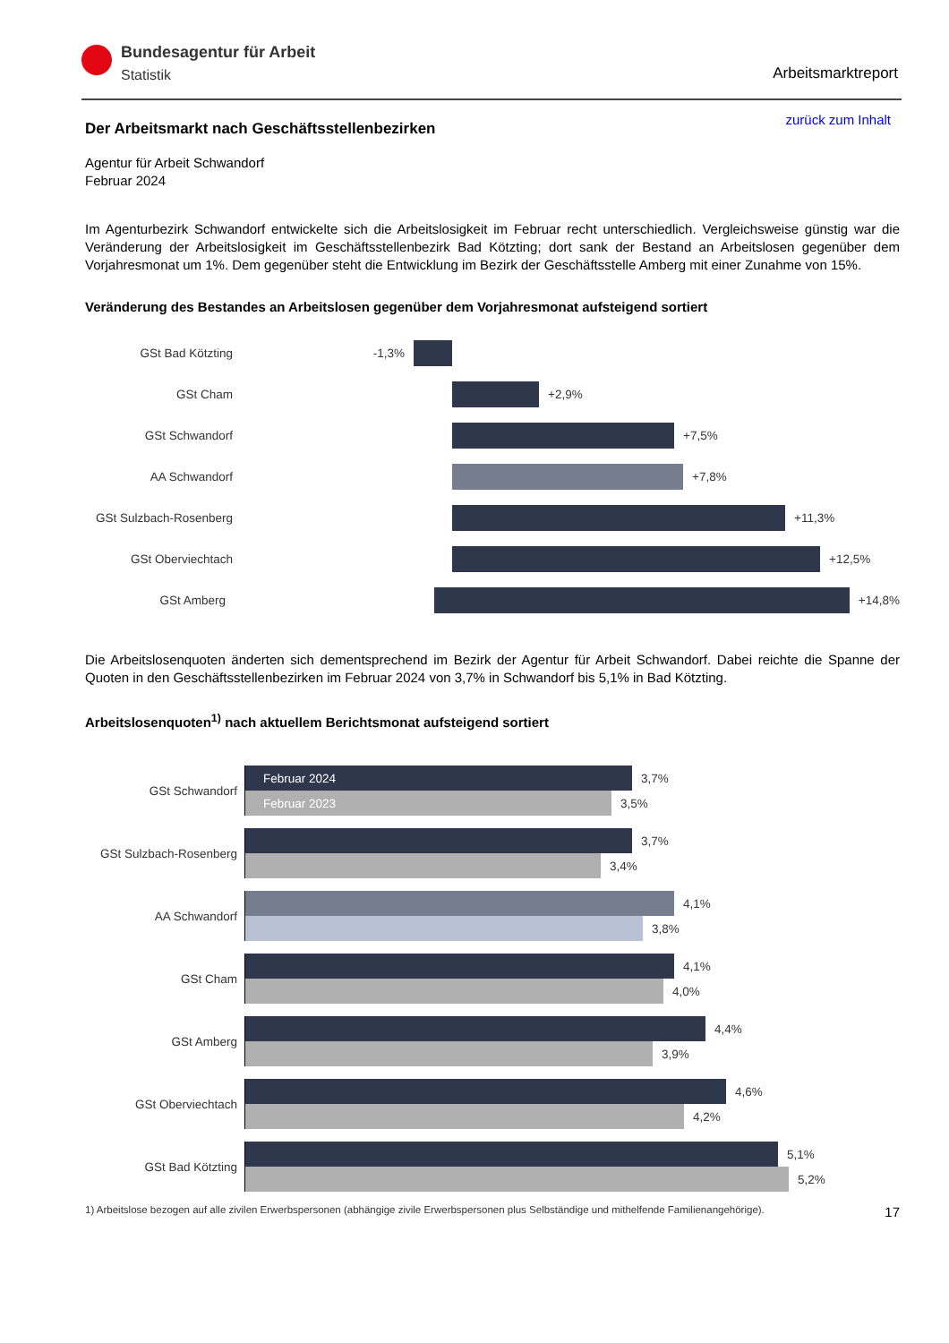Bundesagentur für Arbeit
Statistik
Arbeitsmarktreport
zurück zum Inhalt
Der Arbeitsmarkt nach Geschäftsstellenbezirken
Agentur für Arbeit Schwandorf
Februar 2024
Im Agenturbezirk Schwandorf entwickelte sich die Arbeitslosigkeit im Februar recht unterschiedlich. Vergleichsweise günstig war die Veränderung der Arbeitslosigkeit im Geschäftsstellenbezirk Bad Kötzting; dort sank der Bestand an Arbeitslosen gegenüber dem Vorjahresmonat um 1%. Dem gegenüber steht die Entwicklung im Bezirk der Geschäftsstelle Amberg mit einer Zunahme von 15%.
Veränderung des Bestandes an Arbeitslosen gegenüber dem Vorjahresmonat aufsteigend sortiert
GSt Bad Kötzting -1,3%
GSt Cham +2,9%
GSt Schwandorf +7,5%
AA Schwandorf +7,8%
GSt Sulzbach-Rosenberg
+11,3%
GSt Oberviechtach +12,5%
GSt Amberg +14,8%
Die Arbeitslosenquoten änderten sich dementsprechend im Bezirk der Agentur für Arbeit Schwandorf. Dabei reichte die Spanne der Quoten in den Geschäftsstellenbezirken im Februar 2024 von 3,7% in Schwandorf bis 5,1% in Bad Kötzting.
Arbeitslosenquoten<sup>1)</sup> nach aktuellem Berichtsmonat aufsteigend sortiert
GSt Schwandorf
Februar 2024
3,7%
Februar 2023
3,5%
GSt Sulzbach-Rosenberg
3,7%
3,4%
AA Schwandorf
4,1%
3,8%
GSt Cham
4,1%
4,0%
GSt Amberg
4,4%
3,9%
GSt Oberviechtach
4,6%
4,2%
GSt Bad Kötzting
5,1%
5,2%
1) Arbeitslose bezogen auf alle zivilen Erwerbspersonen (abhängige zivile Erwerbspersonen plus Selbständige und mithelfende Familienangehörige). 17